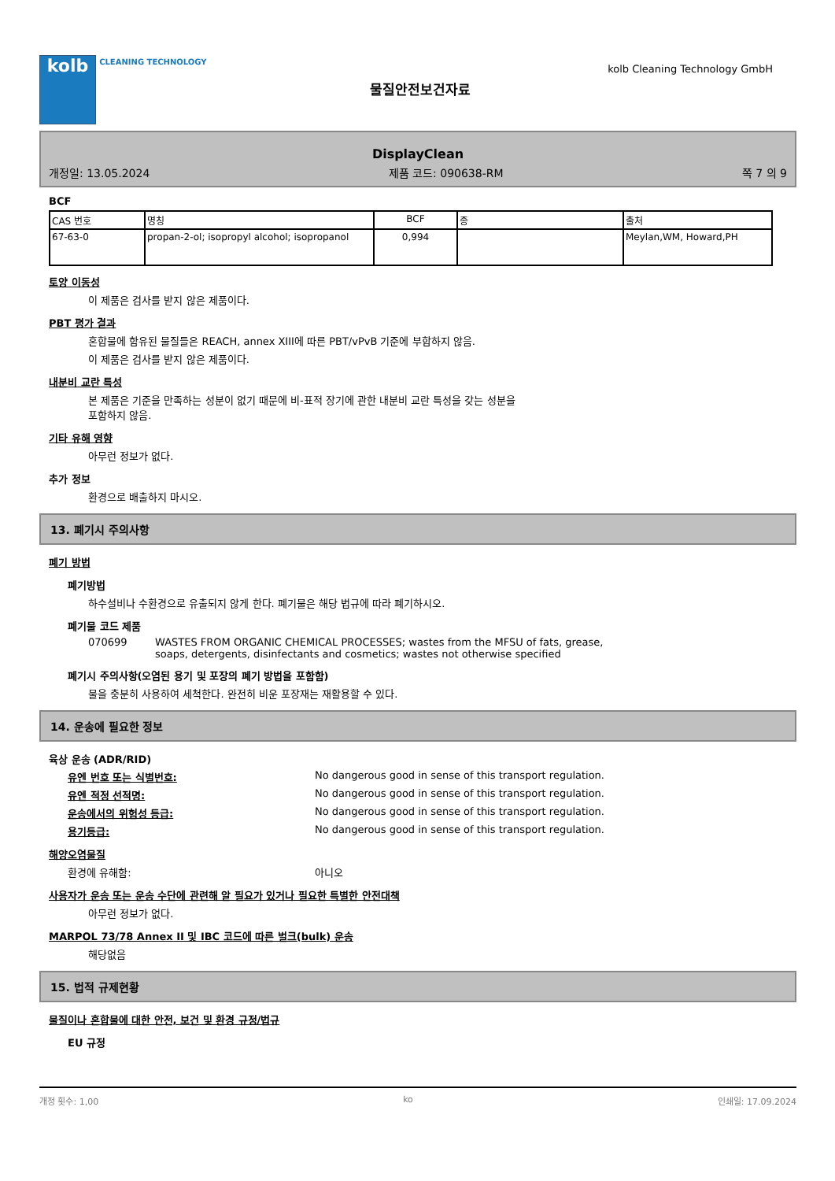kolb
CLEANING TECHNOLOGY
물질안전보건자료
kolb Cleaning Technology GmbH
DisplayClean
개정일: 13.05.2024 제품 코드: 090638-RM 쪽 7 의 9
BCF
| CAS 번호 | 명칭 | BCF | 종 | 출처 |
| --- | --- | --- | --- | --- |
| 67-63-0 | propan-2-ol; isopropyl alcohol; isopropanol | 0,994 | | Meylan,WM, Howard,PH |
토양 이동성
이 제품은 검사를 받지 않은 제품이다.
PBT 평가 결과
혼합물에 함유된 물질들은 REACH, annex XIII에 따른 PBT/vPvB 기준에 부합하지 않음.
이 제품은 검사를 받지 않은 제품이다.
내분비 교란 특성
본 제품은 기준을 만족하는 성분이 없기 때문에 비-표적 장기에 관한 내분비 교란 특성을 갖는 성분을
포함하지 않음.
기타 유해 영향
아무런 정보가 없다.
추가 정보
환경으로 배출하지 마시오.
13. 폐기시 주의사항
폐기 방법
폐기방법
하수설비나 수환경으로 유출되지 않게 한다. 폐기물은 해당 법규에 따라 폐기하시오.
폐기물 코드 제품
070699 WASTES FROM ORGANIC CHEMICAL PROCESSES; wastes from the MFSU of fats, grease, soaps, detergents, disinfectants and cosmetics; wastes not otherwise specified
폐기시 주의사항(오염된 용기 및 포장의 폐기 방법을 포함함)
물을 충분히 사용하여 세척한다. 완전히 비운 포장재는 재활용할 수 있다.
14. 운송에 필요한 정보
육상 운송 (ADR/RID)
유엔 번호 또는 식별번호: No dangerous good in sense of this transport regulation.
유엔 적정 선적명: No dangerous good in sense of this transport regulation.
운송에서의 위험성 등급: No dangerous good in sense of this transport regulation.
용기등급: No dangerous good in sense of this transport regulation.
해양오염물질
환경에 유해함: 아니오
사용자가 운송 또는 운송 수단에 관련해 알 필요가 있거나 필요한 특별한 안전대책
아무런 정보가 없다.
MARPOL 73/78 Annex II 및 IBC 코드에 따른 벌크(bulk) 운송
해당없음
15. 법적 규제현황
물질이나 혼합물에 대한 안전, 보건 및 환경 규정/법규
EU 규정
개정 횟수: 1,00 ko 인쇄일: 17.09.2024